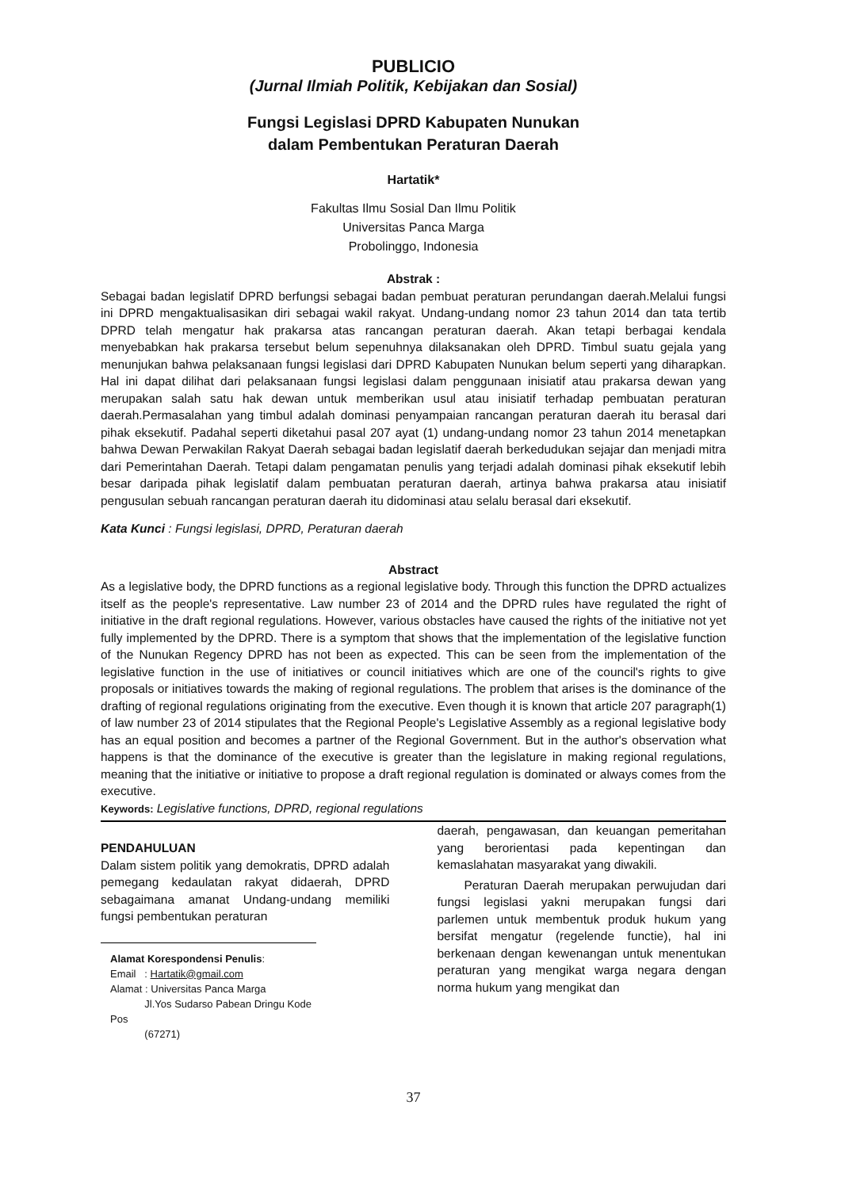PUBLICIO
(Jurnal Ilmiah Politik, Kebijakan dan Sosial)
Fungsi Legislasi DPRD Kabupaten Nunukan
dalam Pembentukan Peraturan Daerah
Hartatik*
Fakultas Ilmu Sosial Dan Ilmu Politik
Universitas Panca Marga
Probolinggo, Indonesia
Abstrak :
Sebagai badan legislatif DPRD berfungsi sebagai badan pembuat peraturan perundangan daerah.Melalui fungsi ini DPRD mengaktualisasikan diri sebagai wakil rakyat. Undang-undang nomor 23 tahun 2014 dan tata tertib DPRD telah mengatur hak prakarsa atas rancangan peraturan daerah. Akan tetapi berbagai kendala menyebabkan hak prakarsa tersebut belum sepenuhnya dilaksanakan oleh DPRD. Timbul suatu gejala yang menunjukan bahwa pelaksanaan fungsi legislasi dari DPRD Kabupaten Nunukan belum seperti yang diharapkan. Hal ini dapat dilihat dari pelaksanaan fungsi legislasi dalam penggunaan inisiatif atau prakarsa dewan yang merupakan salah satu hak dewan untuk memberikan usul atau inisiatif terhadap pembuatan peraturan daerah.Permasalahan yang timbul adalah dominasi penyampaian rancangan peraturan daerah itu berasal dari pihak eksekutif. Padahal seperti diketahui pasal 207 ayat (1) undang-undang nomor 23 tahun 2014 menetapkan bahwa Dewan Perwakilan Rakyat Daerah sebagai badan legislatif daerah berkedudukan sejajar dan menjadi mitra dari Pemerintahan Daerah. Tetapi dalam pengamatan penulis yang terjadi adalah dominasi pihak eksekutif lebih besar daripada pihak legislatif dalam pembuatan peraturan daerah, artinya bahwa prakarsa atau inisiatif pengusulan sebuah rancangan peraturan daerah itu didominasi atau selalu berasal dari eksekutif.
Kata Kunci : Fungsi legislasi, DPRD, Peraturan daerah
Abstract
As a legislative body, the DPRD functions as a regional legislative body. Through this function the DPRD actualizes itself as the people's representative. Law number 23 of 2014 and the DPRD rules have regulated the right of initiative in the draft regional regulations. However, various obstacles have caused the rights of the initiative not yet fully implemented by the DPRD. There is a symptom that shows that the implementation of the legislative function of the Nunukan Regency DPRD has not been as expected. This can be seen from the implementation of the legislative function in the use of initiatives or council initiatives which are one of the council's rights to give proposals or initiatives towards the making of regional regulations. The problem that arises is the dominance of the drafting of regional regulations originating from the executive. Even though it is known that article 207 paragraph(1) of law number 23 of 2014 stipulates that the Regional People's Legislative Assembly as a regional legislative body has an equal position and becomes a partner of the Regional Government. But in the author's observation what happens is that the dominance of the executive is greater than the legislature in making regional regulations, meaning that the initiative or initiative to propose a draft regional regulation is dominated or always comes from the executive.
Keywords: Legislative functions, DPRD, regional regulations
PENDAHULUAN
Dalam sistem politik yang demokratis, DPRD adalah pemegang kedaulatan rakyat didaerah, DPRD sebagaimana amanat Undang-undang memiliki fungsi pembentukan peraturan
Alamat Korespondensi Penulis:
Email : Hartatik@gmail.com
Alamat : Universitas Panca Marga
Jl.Yos Sudarso Pabean Dringu Kode Pos
(67271)
daerah, pengawasan, dan keuangan pemeritahan yang berorientasi pada kepentingan dan kemaslahatan masyarakat yang diwakili.
Peraturan Daerah merupakan perwujudan dari fungsi legislasi yakni merupakan fungsi dari parlemen untuk membentuk produk hukum yang bersifat mengatur (regelende functie), hal ini berkenaan dengan kewenangan untuk menentukan peraturan yang mengikat warga negara dengan norma hukum yang mengikat dan
37